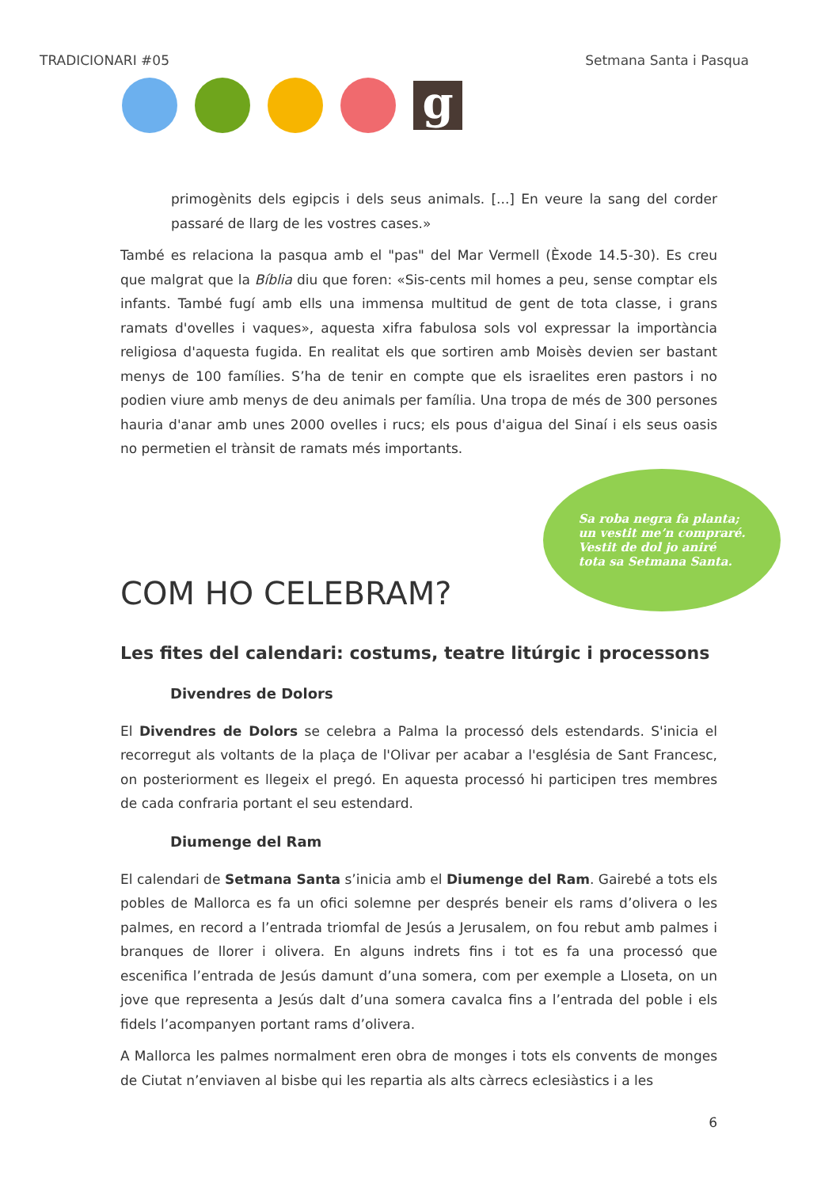TRADICIONARI #05 Setmana Santa i Pasqua
g
primogènits dels egipcis i dels seus animals. [...] En veure la sang del corder passaré de llarg de les vostres cases.»
També es relaciona la pasqua amb el "pas" del Mar Vermell (Èxode 14.5-30). Es creu que malgrat que la Bíblia diu que foren: «Sis-cents mil homes a peu, sense comptar els infants. També fugí amb ells una immensa multitud de gent de tota classe, i grans ramats d'ovelles i vaques», aquesta xifra fabulosa sols vol expressar la importància religiosa d'aquesta fugida. En realitat els que sortiren amb Moisès devien ser bastant menys de 100 famílies. S’ha de tenir en compte que els israelites eren pastors i no podien viure amb menys de deu animals per família. Una tropa de més de 300 persones hauria d'anar amb unes 2000 ovelles i rucs; els pous d'aigua del Sinaí i els seus oasis no permetien el trànsit de ramats més importants.
COM HO CELEBRAM?
Sa roba negra fa planta;
un vestit me’n compraré.
Vestit de dol jo aniré
tota sa Setmana Santa.
Les fites del calendari: costums, teatre litúrgic i processons
Divendres de Dolors
El Divendres de Dolors se celebra a Palma la processó dels estendards. S'inicia el recorregut als voltants de la plaça de l'Olivar per acabar a l'església de Sant Francesc, on posteriorment es llegeix el pregó. En aquesta processó hi participen tres membres de cada confraria portant el seu estendard.
Diumenge del Ram
El calendari de Setmana Santa s’inicia amb el Diumenge del Ram. Gairebé a tots els pobles de Mallorca es fa un ofici solemne per després beneir els rams d’olivera o les palmes, en record a l’entrada triomfal de Jesús a Jerusalem, on fou rebut amb palmes i branques de llorer i olivera. En alguns indrets fins i tot es fa una processó que escenifica l’entrada de Jesús damunt d’una somera, com per exemple a Lloseta, on un jove que representa a Jesús dalt d’una somera cavalca fins a l’entrada del poble i els fidels l’acompanyen portant rams d’olivera.
A Mallorca les palmes normalment eren obra de monges i tots els convents de monges de Ciutat n’enviaven al bisbe qui les repartia als alts càrrecs eclesiàstics i a les
6